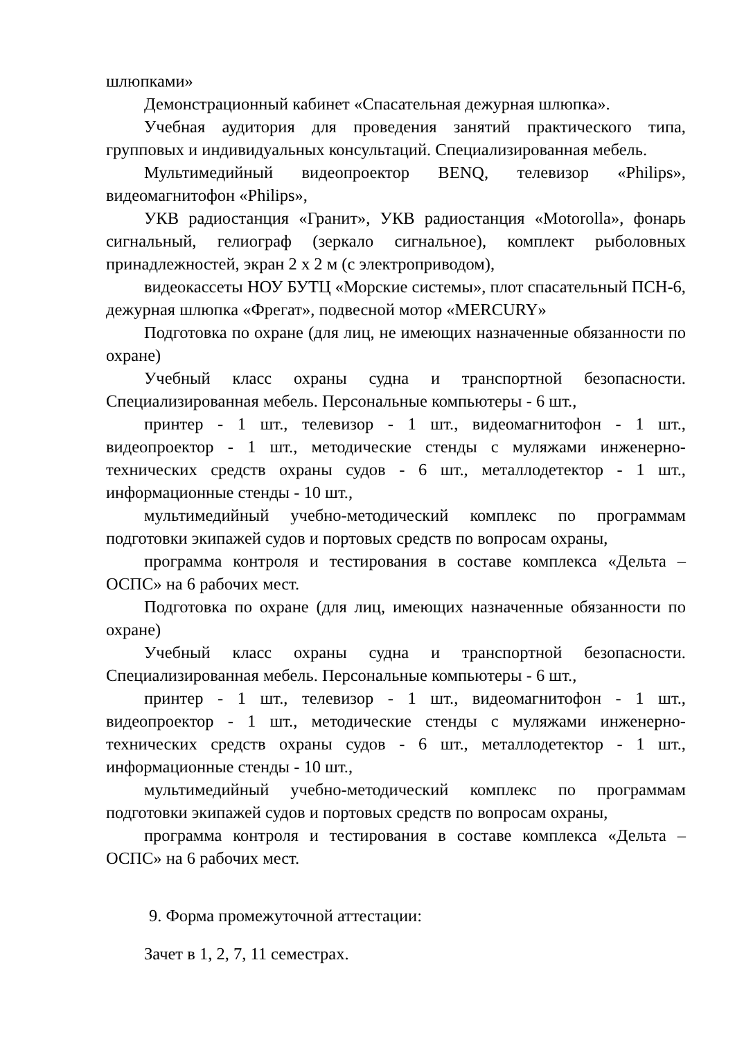шлюпками»
Демонстрационный кабинет «Спасательная дежурная шлюпка».
Учебная аудитория для проведения занятий практического типа, групповых и индивидуальных консультаций. Специализированная мебель.
Мультимедийный видеопроектор BENQ, телевизор «Philips», видеомагнитофон «Philips»,
УКВ радиостанция «Гранит», УКВ радиостанция «Motorolla», фонарь сигнальный, гелиограф (зеркало сигнальное), комплект рыболовных принадлежностей, экран 2 х 2 м (с электроприводом),
видеокассеты НОУ БУТЦ «Морские системы», плот спасательный ПСН-6, дежурная шлюпка «Фрегат», подвесной мотор «MERCURY»
Подготовка по охране (для лиц, не имеющих назначенные обязанности по охране)
Учебный класс охраны судна и транспортной безопасности. Специализированная мебель. Персональные компьютеры - 6 шт.,
принтер - 1 шт., телевизор - 1 шт., видеомагнитофон - 1 шт., видеопроектор - 1 шт., методические стенды с муляжами инженерно-технических средств охраны судов - 6 шт., металлодетектор - 1 шт., информационные стенды - 10 шт.,
мультимедийный учебно-методический комплекс по программам подготовки экипажей судов и портовых средств по вопросам охраны,
программа контроля и тестирования в составе комплекса «Дельта – ОСПС» на 6 рабочих мест.
Подготовка по охране (для лиц, имеющих назначенные обязанности по охране)
Учебный класс охраны судна и транспортной безопасности. Специализированная мебель. Персональные компьютеры - 6 шт.,
принтер - 1 шт., телевизор - 1 шт., видеомагнитофон - 1 шт., видеопроектор - 1 шт., методические стенды с муляжами инженерно-технических средств охраны судов - 6 шт., металлодетектор - 1 шт., информационные стенды - 10 шт.,
мультимедийный учебно-методический комплекс по программам подготовки экипажей судов и портовых средств по вопросам охраны,
программа контроля и тестирования в составе комплекса «Дельта – ОСПС» на 6 рабочих мест.
9. Форма промежуточной аттестации:
Зачет в 1, 2, 7, 11 семестрах.